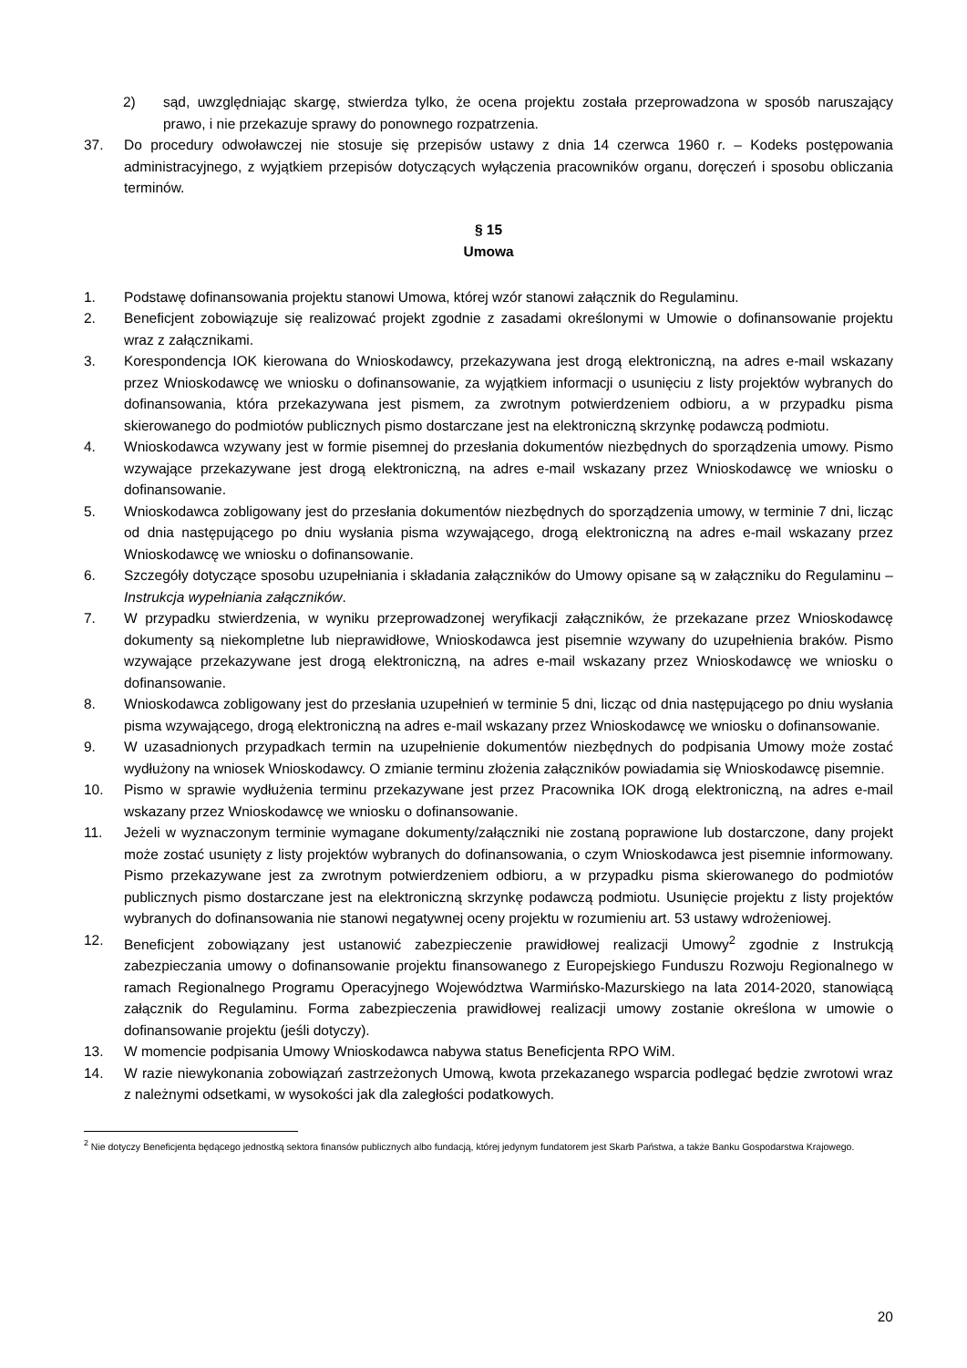2) sąd, uwzględniając skargę, stwierdza tylko, że ocena projektu została przeprowadzona w sposób naruszający prawo, i nie przekazuje sprawy do ponownego rozpatrzenia.
37. Do procedury odwoławczej nie stosuje się przepisów ustawy z dnia 14 czerwca 1960 r. – Kodeks postępowania administracyjnego, z wyjątkiem przepisów dotyczących wyłączenia pracowników organu, doręczeń i sposobu obliczania terminów.
§ 15
Umowa
1. Podstawę dofinansowania projektu stanowi Umowa, której wzór stanowi załącznik do Regulaminu.
2. Beneficjent zobowiązuje się realizować projekt zgodnie z zasadami określonymi w Umowie o dofinansowanie projektu wraz z załącznikami.
3. Korespondencja IOK kierowana do Wnioskodawcy, przekazywana jest drogą elektroniczną, na adres e-mail wskazany przez Wnioskodawcę we wniosku o dofinansowanie, za wyjątkiem informacji o usunięciu z listy projektów wybranych do dofinansowania, która przekazywana jest pismem, za zwrotnym potwierdzeniem odbioru, a w przypadku pisma skierowanego do podmiotów publicznych pismo dostarczane jest na elektroniczną skrzynkę podawczą podmiotu.
4. Wnioskodawca wzywany jest w formie pisemnej do przesłania dokumentów niezbędnych do sporządzenia umowy. Pismo wzywające przekazywane jest drogą elektroniczną, na adres e-mail wskazany przez Wnioskodawcę we wniosku o dofinansowanie.
5. Wnioskodawca zobligowany jest do przesłania dokumentów niezbędnych do sporządzenia umowy, w terminie 7 dni, licząc od dnia następującego po dniu wysłania pisma wzywającego, drogą elektroniczną na adres e-mail wskazany przez Wnioskodawcę we wniosku o dofinansowanie.
6. Szczegóły dotyczące sposobu uzupełniania i składania załączników do Umowy opisane są w załączniku do Regulaminu – Instrukcja wypełniania załączników.
7. W przypadku stwierdzenia, w wyniku przeprowadzonej weryfikacji załączników, że przekazane przez Wnioskodawcę dokumenty są niekompletne lub nieprawidłowe, Wnioskodawca jest pisemnie wzywany do uzupełnienia braków. Pismo wzywające przekazywane jest drogą elektroniczną, na adres e-mail wskazany przez Wnioskodawcę we wniosku o dofinansowanie.
8. Wnioskodawca zobligowany jest do przesłania uzupełnień w terminie 5 dni, licząc od dnia następującego po dniu wysłania pisma wzywającego, drogą elektroniczną na adres e-mail wskazany przez Wnioskodawcę we wniosku o dofinansowanie.
9. W uzasadnionych przypadkach termin na uzupełnienie dokumentów niezbędnych do podpisania Umowy może zostać wydłużony na wniosek Wnioskodawcy. O zmianie terminu złożenia załączników powiadamia się Wnioskodawcę pisemnie.
10. Pismo w sprawie wydłużenia terminu przekazywane jest przez Pracownika IOK drogą elektroniczną, na adres e-mail wskazany przez Wnioskodawcę we wniosku o dofinansowanie.
11. Jeżeli w wyznaczonym terminie wymagane dokumenty/załączniki nie zostaną poprawione lub dostarczone, dany projekt może zostać usunięty z listy projektów wybranych do dofinansowania, o czym Wnioskodawca jest pisemnie informowany. Pismo przekazywane jest za zwrotnym potwierdzeniem odbioru, a w przypadku pisma skierowanego do podmiotów publicznych pismo dostarczane jest na elektroniczną skrzynkę podawczą podmiotu. Usunięcie projektu z listy projektów wybranych do dofinansowania nie stanowi negatywnej oceny projektu w rozumieniu art. 53 ustawy wdrożeniowej.
12. Beneficjent zobowiązany jest ustanowić zabezpieczenie prawidłowej realizacji Umowy<sup>2</sup> zgodnie z Instrukcją zabezpieczania umowy o dofinansowanie projektu finansowanego z Europejskiego Funduszu Rozwoju Regionalnego w ramach Regionalnego Programu Operacyjnego Województwa Warmińsko-Mazurskiego na lata 2014-2020, stanowiącą załącznik do Regulaminu. Forma zabezpieczenia prawidłowej realizacji umowy zostanie określona w umowie o dofinansowanie projektu (jeśli dotyczy).
13. W momencie podpisania Umowy Wnioskodawca nabywa status Beneficjenta RPO WiM.
14. W razie niewykonania zobowiązań zastrzeżonych Umową, kwota przekazanego wsparcia podlegać będzie zwrotowi wraz z należnymi odsetkami, w wysokości jak dla zaległości podatkowych.
<sup>2</sup> Nie dotyczy Beneficjenta będącego jednostką sektora finansów publicznych albo fundacją, której jedynym fundatorem jest Skarb Państwa, a także Banku Gospodarstwa Krajowego.
20